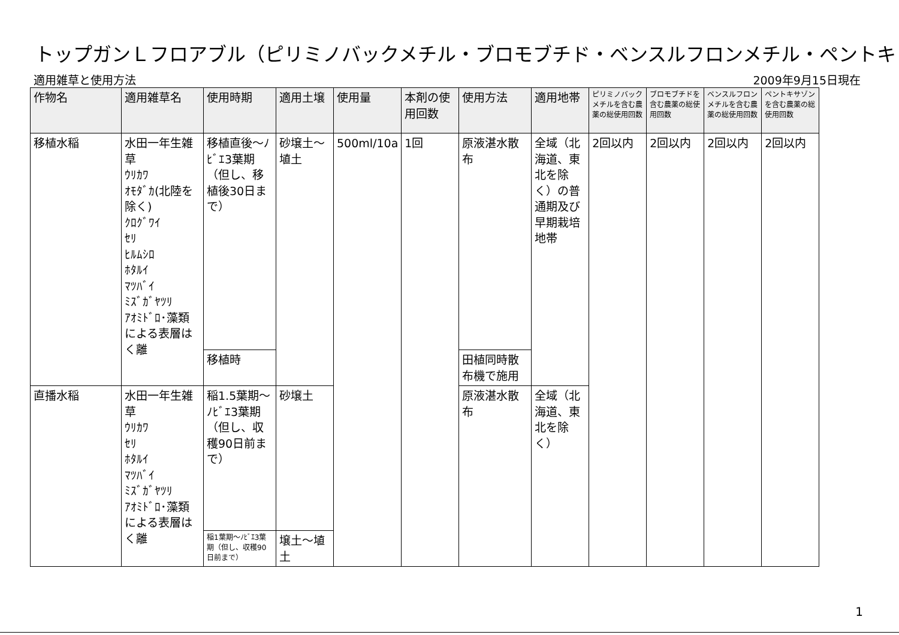トップガンＬフロアブル（ピリミノバックメチル・ブロモブチド・ベンスルフロンメチル・ペントキ
適用雑草と使用方法 2009年9月15日現在
| 作物名 | 適用雑草名 | 使用時期 | 適用土壌 | 使用量 | 本剤の使用回数 | 使用方法 | 適用地帯 | ピリミノバックメチルを含む農薬の総使用回数 | ブロモブチドを含む農薬の総使用回数 | ベンスルフロンメチルを含む農薬の総使用回数 | ペントキサゾンを含む農薬の総使用回数 |
| --- | --- | --- | --- | --- | --- | --- | --- | --- | --- | --- | --- |
| 移植水稲 | 水田一年生雑草 ｳﾘｶﾜ ｵﾓﾀﾞｶ(北陸を除く) ｸﾛｸﾞﾜｲ ｾﾘ ﾋﾙﾑｼﾛ ﾎﾀﾙｲ ﾏﾂﾊﾞｲ ﾐｽﾞｶﾞﾔﾂﾘ ｱｵﾐﾄﾞﾛ･藻類による表層はく離 | 移植直後～ﾉﾋﾞｴ3葉期（但し、移植後30日まで） | 砂壌土～埴土 | 500ml/10a | 1回 | 原液湛水散布 | 全域（北海道、東北を除く）の普通期及び早期栽培地帯 | 2回以内 | 2回以内 | 2回以内 | 2回以内 |
| | | 移植時 | | | | 田植同時散布機で施用 | | | | | |
| 直播水稲 | 水田一年生雑草 ｳﾘｶﾜ ｾﾘ ﾎﾀﾙｲ ﾏﾂﾊﾞｲ ﾐｽﾞｶﾞﾔﾂﾘ ｱｵﾐﾄﾞﾛ･藻類による表層はく離 | 稲1.5葉期～ﾉﾋﾞｴ3葉期（但し、収穫90日前まで） | 砂壌土 | | | 原液湛水散布 | 全域（北海道、東北を除く） | | | | |
| | | 稲1葉期～ﾉﾋﾞｴ3葉期（但し、収穫90日前まで） | 壌土～埴土 | | | | | | | | |
1